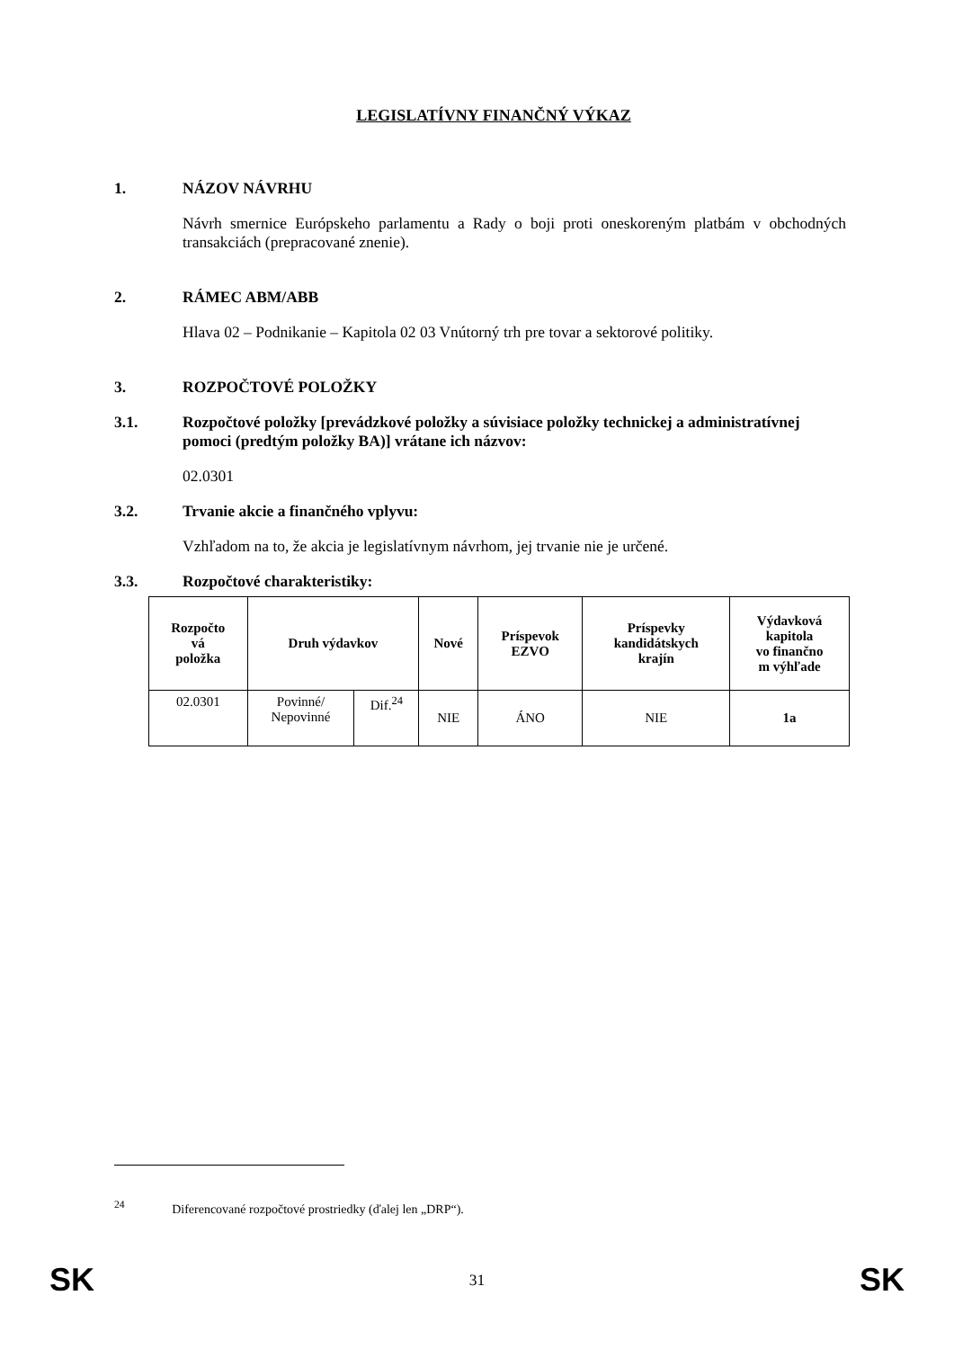LEGISLATÍVNY FINANČNÝ VÝKAZ
1. NÁZOV NÁVRHU
Návrh smernice Európskeho parlamentu a Rady o boji proti oneskoreným platbám v obchodných transakciách (prepracované znenie).
2. RÁMEC ABM/ABB
Hlava 02 – Podnikanie – Kapitola 02 03 Vnútorný trh pre tovar a sektorové politiky.
3. ROZPOČTOVÉ POLOŽKY
3.1. Rozpočtové položky [prevádzkové položky a súvisiace položky technickej a administratívnej pomoci (predtým položky BA)] vrátane ich názvov:
02.0301
3.2. Trvanie akcie a finančného vplyvu:
Vzhľadom na to, že akcia je legislatívnym návrhom, jej trvanie nie je určené.
3.3. Rozpočtové charakteristiky:
| Rozpočto vá položka | Druh výdavkov | | Nové | Príspevok EZVO | Príspevky kandidátskych krajín | Výdavková kapitola vo finančno m výhľade |
| --- | --- | --- | --- | --- | --- | --- |
| 02.0301 | Povinné/ Nepovinné | Dif.<sup>24</sup> | NIE | ÁNO | NIE | 1a |
<sup>24</sup> Diferencované rozpočtové prostriedky (ďalej len „DRP“).
SK 31 SK